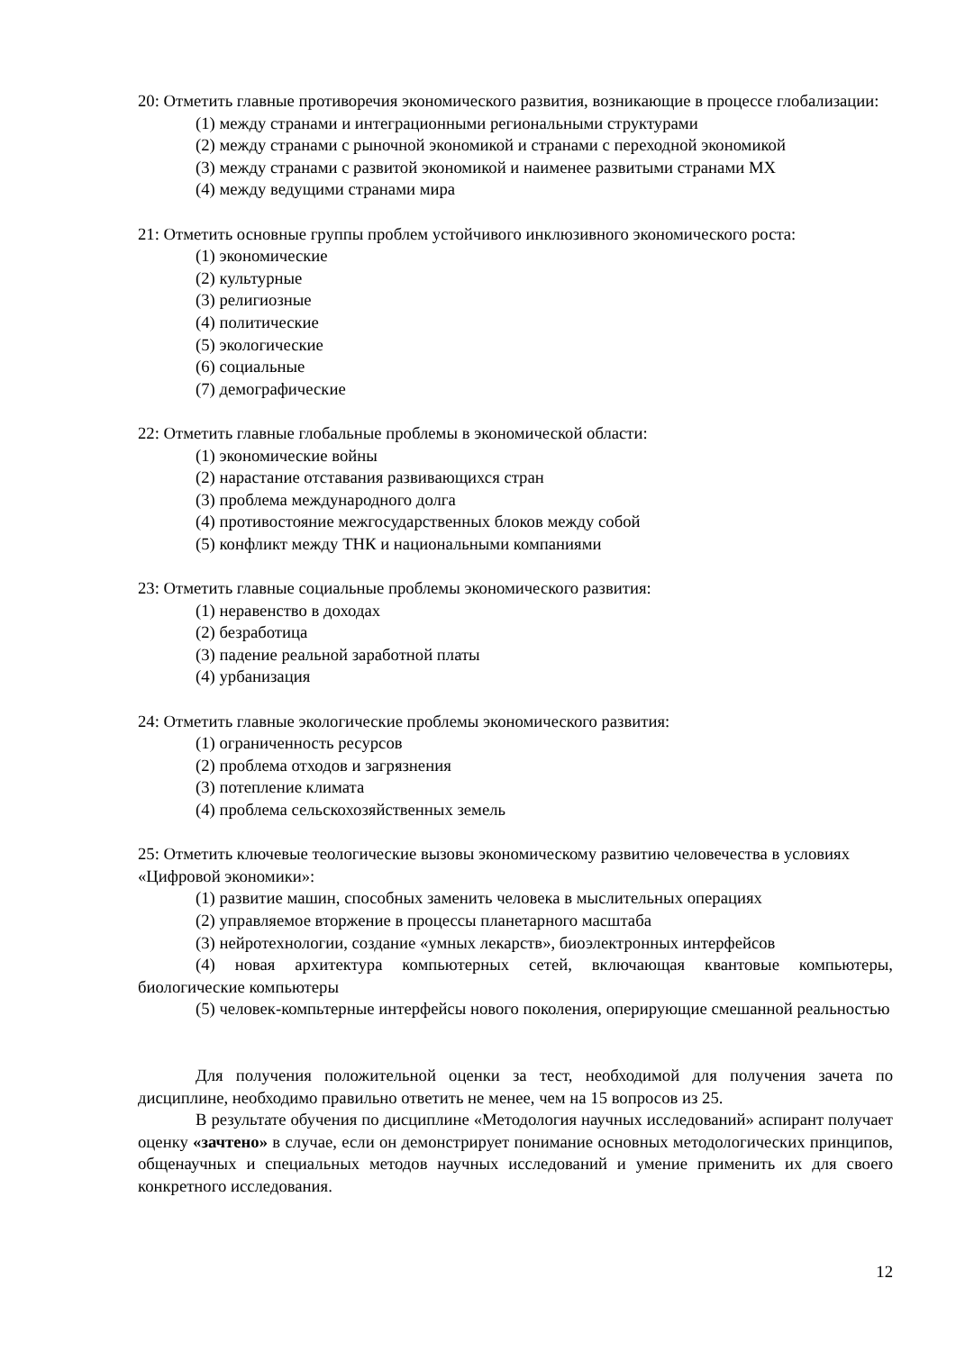20: Отметить главные противоречия экономического развития, возникающие в процессе глобализации:
(1) между странами и интеграционными региональными структурами
(2) между странами с рыночной экономикой и странами с переходной экономикой
(3) между странами с развитой экономикой и наименее развитыми странами МХ
(4) между ведущими странами мира
21: Отметить основные группы проблем устойчивого инклюзивного экономического роста:
(1) экономические
(2) культурные
(3) религиозные
(4) политические
(5) экологические
(6) социальные
(7) демографические
22: Отметить главные глобальные проблемы в экономической области:
(1) экономические войны
(2) нарастание отставания развивающихся стран
(3) проблема международного долга
(4) противостояние межгосударственных блоков между собой
(5) конфликт между ТНК и национальными компаниями
23: Отметить главные социальные проблемы экономического развития:
(1) неравенство в доходах
(2) безработица
(3) падение реальной заработной платы
(4) урбанизация
24: Отметить главные экологические проблемы экономического развития:
(1) ограниченность ресурсов
(2) проблема отходов и загрязнения
(3) потепление климата
(4) проблема сельскохозяйственных земель
25: Отметить ключевые теологические вызовы экономическому развитию человечества в условиях «Цифровой экономики»:
(1) развитие машин, способных заменить человека в мыслительных операциях
(2) управляемое вторжение в процессы планетарного масштаба
(3) нейротехнологии, создание «умных лекарств», биоэлектронных интерфейсов
(4) новая архитектура компьютерных сетей, включающая квантовые компьютеры, биологические компьютеры
(5) человек-компьтерные интерфейсы нового поколения, оперирующие смешанной реальностью
Для получения положительной оценки за тест, необходимой для получения зачета по дисциплине, необходимо правильно ответить не менее, чем на 15 вопросов из 25.
В результате обучения по дисциплине «Методология научных исследований» аспирант получает оценку «зачтено» в случае, если он демонстрирует понимание основных методологических принципов, общенаучных и специальных методов научных исследований и умение применить их для своего конкретного исследования.
12